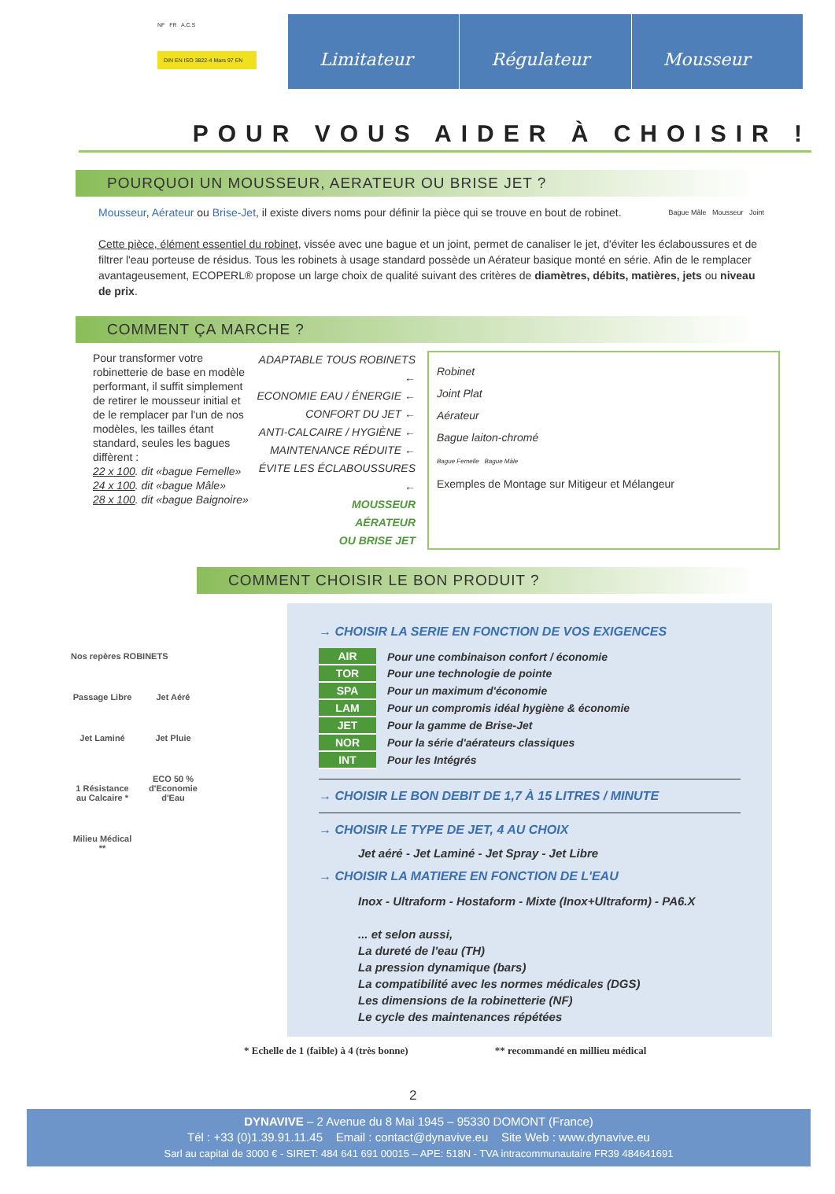NF FR A.C.S
DIN EN ISO 3822-4 Mars 97 EN
Limitateur Régulateur Mousseur
POUR VOUS AIDER À CHOISIR !
POURQUOI UN MOUSSEUR, AERATEUR OU BRISE JET ?
Mousseur, Aérateur ou Brise-Jet, il existe divers noms pour définir la pièce qui se trouve en bout de robinet. Bague Mâle Mousseur Joint
Cette pièce, élément essentiel du robinet, vissée avec une bague et un joint, permet de canaliser le jet, d'éviter les éclaboussures et de filtrer l'eau porteuse de résidus. Tous les robinets à usage standard possède un Aérateur basique monté en série. Afin de le remplacer avantageusement, ECOPERL® propose un large choix de qualité suivant des critères de diamètres, débits, matières, jets ou niveau de prix.
COMMENT ÇA MARCHE ?
Pour transformer votre robinetterie de base en modèle performant, il suffit simplement de retirer le mousseur initial et de le remplacer par l'un de nos modèles, les tailles étant standard, seules les bagues diffèrent :
22 x 100. dit «bague Femelle»
24 x 100. dit «bague Mâle»
28 x 100. dit «bague Baignoire»
ADAPTABLE TOUS ROBINETS ←
ECONOMIE EAU / ÉNERGIE ←
CONFORT DU JET ←
ANTI-CALCAIRE / HYGIÈNE ←
MAINTENANCE RÉDUITE ←
ÉVITE LES ÉCLABOUSSURES ←
MOUSSEUR
AÉRATEUR
OU BRISE JET
Robinet
Joint Plat
Aérateur
Bague laiton-chromé
Bague Femelle Bague Mâle
Exemples de Montage sur Mitigeur et Mélangeur
COMMENT CHOISIR LE BON PRODUIT ?
Nos repères ROBINETS
Passage Libre
Jet Aéré Jet Laminé Jet Pluie
1 Résistance au Calcaire *
ECO 50 % d'Economie d'Eau
Milieu Médical **
→ CHOISIR LA SERIE EN FONCTION DE VOS EXIGENCES
| AIR | Pour une combinaison confort / économie |
| TOR | Pour une technologie de pointe |
| SPA | Pour un maximum d'économie |
| LAM | Pour un compromis idéal hygiène & économie |
| JET | Pour la gamme de Brise-Jet |
| NOR | Pour la série d'aérateurs classiques |
| INT | Pour les Intégrés |
→ CHOISIR LE BON DEBIT DE 1,7 À 15 LITRES / MINUTE
→ CHOISIR LE TYPE DE JET, 4 AU CHOIX
Jet aéré - Jet Laminé - Jet Spray - Jet Libre
→ CHOISIR LA MATIERE EN FONCTION DE L'EAU
Inox - Ultraform - Hostaform - Mixte (Inox+Ultraform) - PA6.X
... et selon aussi,
La dureté de l'eau (TH)
La pression dynamique (bars)
La compatibilité avec les normes médicales (DGS)
Les dimensions de la robinetterie (NF)
Le cycle des maintenances répétées
* Echelle de 1 (faible) à 4 (très bonne) ** recommandé en millieu médical
2
DYNAVIVE – 2 Avenue du 8 Mai 1945 – 95330 DOMONT (France)
Tél : +33 (0)1.39.91.11.45 Email : contact@dynavive.eu Site Web : www.dynavive.eu
Sarl au capital de 3000 € - SIRET: 484 641 691 00015 – APE: 518N - TVA intracommunautaire FR39 484641691